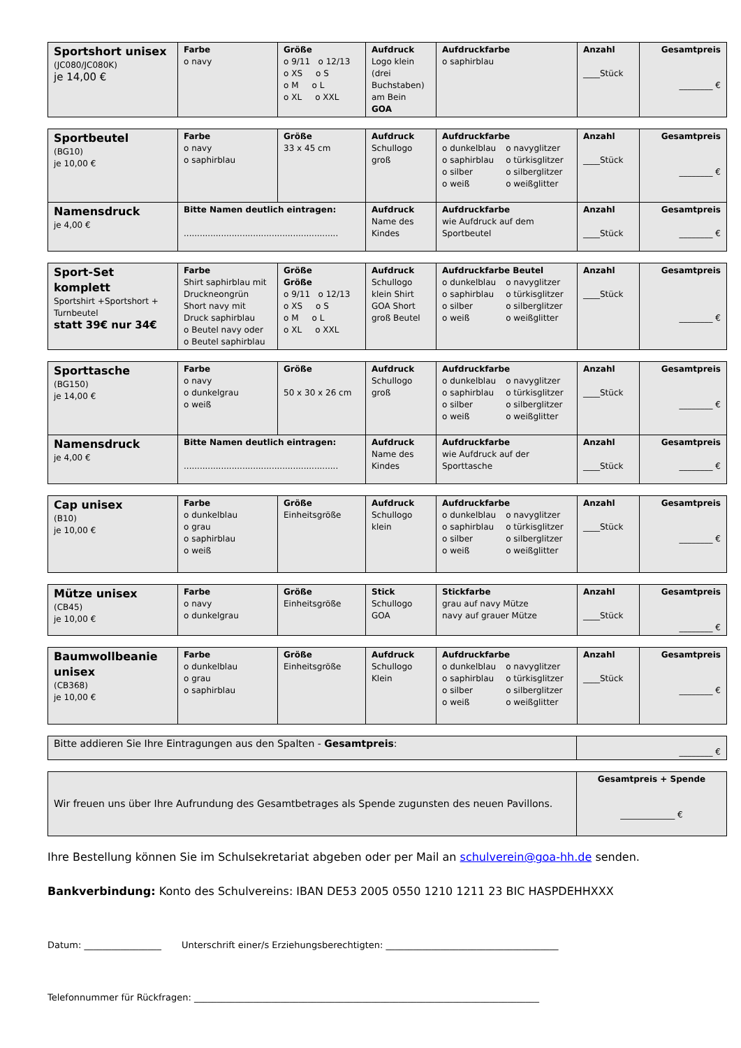| Sportshort unisex (JC080/JC080K) je 14,00 € | Farbe o navy | Größe o 9/11 o 12/13 o XS o S o M o L o XL o XXL | Aufdruck Logo klein (drei Buchstaben) am Bein GOA | Aufdruckfarbe o saphirblau | Anzahl ____Stück | Gesamtpreis ________ € |
| Sportbeutel (BG10) je 10,00 € | Farbe o navy o saphirblau | Größe 33 x 45 cm | Aufdruck Schullogo groß | Aufdruckfarbe o dunkelblau o saphirblau o silber o weiß o navyglitzer o türkisglitzer o silberglitzer o weißglitter | Anzahl ____Stück | Gesamtpreis ________ € |
| Namensdruck je 4,00 € | Bitte Namen deutlich eintragen: .......................................................... | | Aufdruck Name des Kindes | Aufdruckfarbe wie Aufdruck auf dem Sportbeutel | Anzahl ____Stück | Gesamtpreis ________ € |
| Sport-Set komplett Sportshirt +Sportshort + Turnbeutel statt 39€ nur 34€ | Farbe Shirt saphirblau mit Druckneongrün Short navy mit Druck saphirblau o Beutel navy oder o Beutel saphirblau | Größe Größe o 9/11 o 12/13 o XS o S o M o L o XL o XXL | Aufdruck Schullogo klein Shirt GOA Short groß Beutel | Aufdruckfarbe Beutel o dunkelblau o saphirblau o silber o weiß o navyglitzer o türkisglitzer o silberglitzer o weißglitter | Anzahl ____Stück | Gesamtpreis ________ € |
| Sporttasche (BG150) je 14,00 € | Farbe o navy o dunkelgrau o weiß | Größe 50 x 30 x 26 cm | Aufdruck Schullogo groß | Aufdruckfarbe o dunkelblau o saphirblau o silber o weiß o navyglitzer o türkisglitzer o silberglitzer o weißglitter | Anzahl ____Stück | Gesamtpreis ________ € |
| Namensdruck je 4,00 € | Bitte Namen deutlich eintragen: .......................................................... | | Aufdruck Name des Kindes | Aufdruckfarbe wie Aufdruck auf der Sporttasche | Anzahl ____Stück | Gesamtpreis ________ € |
| Cap unisex (B10) je 10,00 € | Farbe o dunkelblau o grau o saphirblau o weiß | Größe Einheitsgröße | Aufdruck Schullogo klein | Aufdruckfarbe o dunkelblau o saphirblau o silber o weiß o navyglitzer o türkisglitzer o silberglitzer o weißglitter | Anzahl ____Stück | Gesamtpreis ________ € |
| Mütze unisex (CB45) je 10,00 € | Farbe o navy o dunkelgrau | Größe Einheitsgröße | Stick Schullogo GOA | Stickfarbe grau auf navy Mütze navy auf grauer Mütze | Anzahl ____Stück | Gesamtpreis ________ € |
| Baumwollbeanie unisex (CB368) je 10,00 € | Farbe o dunkelblau o grau o saphirblau | Größe Einheitsgröße | Aufdruck Schullogo Klein | Aufdruckfarbe o dunkelblau o saphirblau o silber o weiß o navyglitzer o türkisglitzer o silberglitzer o weißglitter | Anzahl ____Stück | Gesamtpreis ________ € |
| Bitte addieren Sie Ihre Eintragungen aus den Spalten - Gesamtpreis : | ________ € |
| Wir freuen uns über Ihre Aufrundung des Gesamtbetrages als Spende zugunsten des neuen Pavillons. | Gesamtpreis + Spende _____________ € |
Ihre Bestellung können Sie im Schulsekretariat abgeben oder per Mail an schulverein@goa-hh.de senden.
Bankverbindung: Konto des Schulvereins: IBAN DE53 2005 0550 1210 1211 23 BIC HASPDEHHXXX
Datum: _________________ Unterschrift einer/s Erziehungsberechtigten: ______________________________________
Telefonnummer für Rückfragen: ____________________________________________________________________________